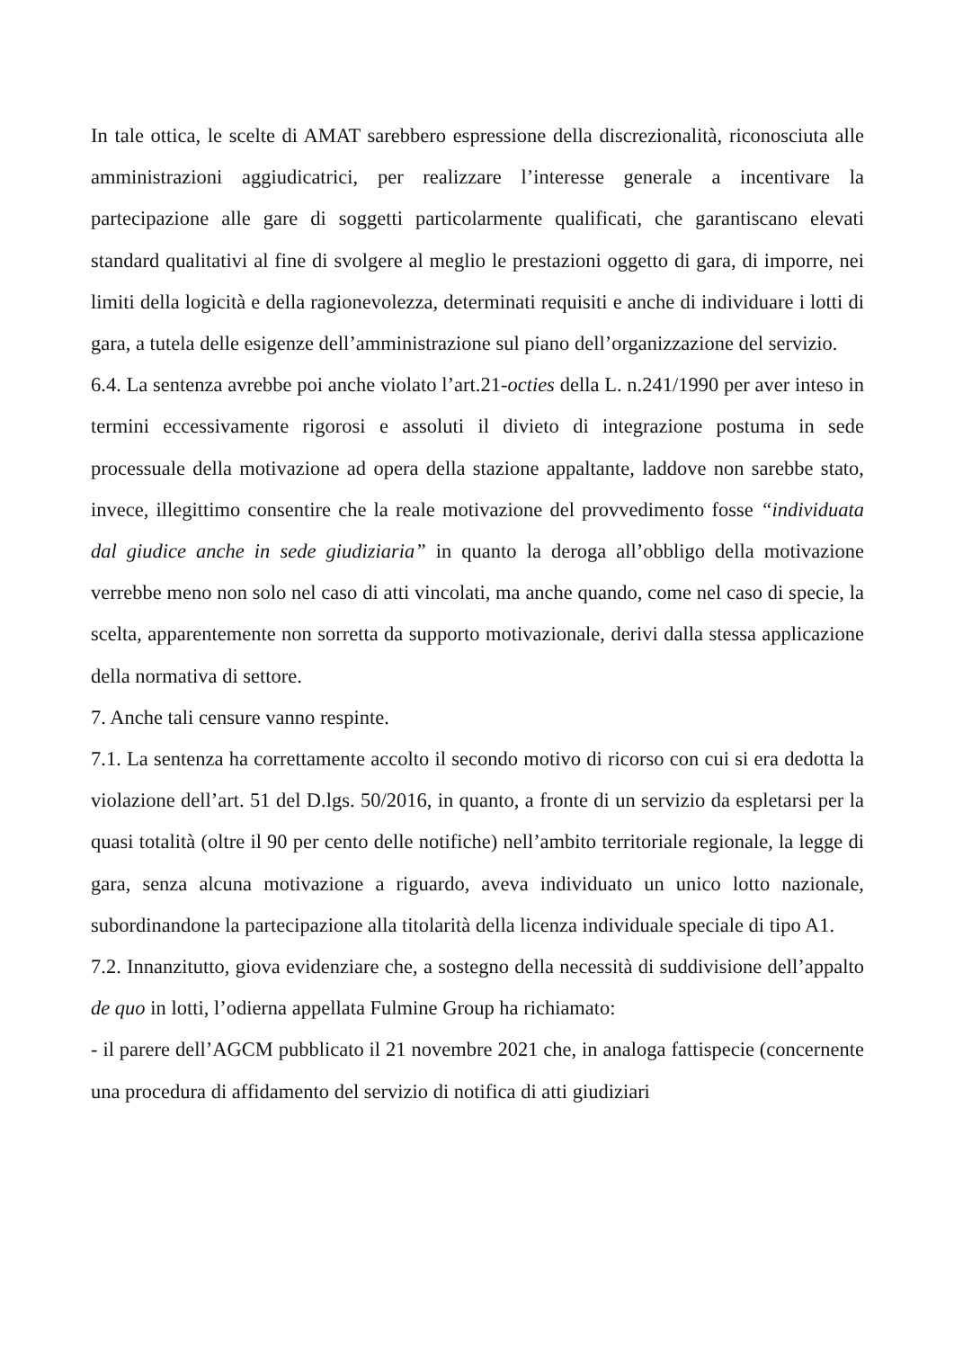In tale ottica, le scelte di AMAT sarebbero espressione della discrezionalità, riconosciuta alle amministrazioni aggiudicatrici, per realizzare l’interesse generale a incentivare la partecipazione alle gare di soggetti particolarmente qualificati, che garantiscano elevati standard qualitativi al fine di svolgere al meglio le prestazioni oggetto di gara, di imporre, nei limiti della logicità e della ragionevolezza, determinati requisiti e anche di individuare i lotti di gara, a tutela delle esigenze dell’amministrazione sul piano dell’organizzazione del servizio.
6.4. La sentenza avrebbe poi anche violato l’art.21-octies della L. n.241/1990 per aver inteso in termini eccessivamente rigorosi e assoluti il divieto di integrazione postuma in sede processuale della motivazione ad opera della stazione appaltante, laddove non sarebbe stato, invece, illegittimo consentire che la reale motivazione del provvedimento fosse “individuata dal giudice anche in sede giudiziaria” in quanto la deroga all’obbligo della motivazione verrebbe meno non solo nel caso di atti vincolati, ma anche quando, come nel caso di specie, la scelta, apparentemente non sorretta da supporto motivazionale, derivi dalla stessa applicazione della normativa di settore.
7. Anche tali censure vanno respinte.
7.1. La sentenza ha correttamente accolto il secondo motivo di ricorso con cui si era dedotta la violazione dell’art. 51 del D.lgs. 50/2016, in quanto, a fronte di un servizio da espletarsi per la quasi totalità (oltre il 90 per cento delle notifiche) nell’ambito territoriale regionale, la legge di gara, senza alcuna motivazione a riguardo, aveva individuato un unico lotto nazionale, subordinandone la partecipazione alla titolarità della licenza individuale speciale di tipo A1.
7.2. Innanzitutto, giova evidenziare che, a sostegno della necessità di suddivisione dell’appalto de quo in lotti, l’odierna appellata Fulmine Group ha richiamato:
- il parere dell’AGCM pubblicato il 21 novembre 2021 che, in analoga fattispecie (concernente una procedura di affidamento del servizio di notifica di atti giudiziari